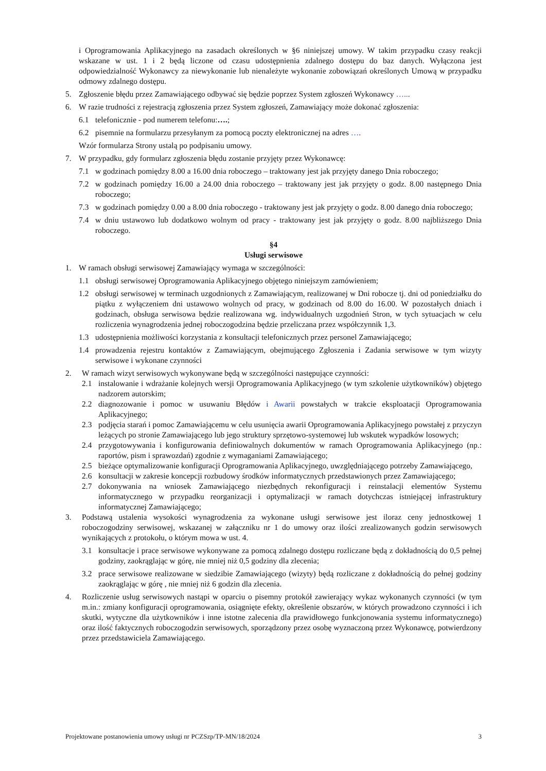i Oprogramowania Aplikacyjnego na zasadach określonych w §6 niniejszej umowy. W takim przypadku czasy reakcji wskazane w ust. 1 i 2 będą liczone od czasu udostępnienia zdalnego dostępu do baz danych. Wyłączona jest odpowiedzialność Wykonawcy za niewykonanie lub nienależyte wykonanie zobowiązań określonych Umową w przypadku odmowy zdalnego dostępu.
5. Zgłoszenie błędu przez Zamawiającego odbywać się będzie poprzez System zgłoszeń Wykonawcy …...
6. W razie trudności z rejestracją zgłoszenia przez System zgłoszeń, Zamawiający może dokonać zgłoszenia:
6.1 telefonicznie - pod numerem telefonu:….;
6.2 pisemnie na formularzu przesyłanym za pomocą poczty elektronicznej na adres ….
Wzór formularza Strony ustalą po podpisaniu umowy.
7. W przypadku, gdy formularz zgłoszenia błędu zostanie przyjęty przez Wykonawcę:
7.1 w godzinach pomiędzy 8.00 a 16.00 dnia roboczego – traktowany jest jak przyjęty danego Dnia roboczego;
7.2 w godzinach pomiędzy 16.00 a 24.00 dnia roboczego – traktowany jest jak przyjęty o godz. 8.00 następnego Dnia roboczego;
7.3 w godzinach pomiędzy 0.00 a 8.00 dnia roboczego - traktowany jest jak przyjęty o godz. 8.00 danego dnia roboczego;
7.4 w dniu ustawowo lub dodatkowo wolnym od pracy - traktowany jest jak przyjęty o godz. 8.00 najbliższego Dnia roboczego.
§4
Usługi serwisowe
1. W ramach obsługi serwisowej Zamawiający wymaga w szczególności:
1.1 obsługi serwisowej Oprogramowania Aplikacyjnego objętego niniejszym zamówieniem;
1.2 obsługi serwisowej w terminach uzgodnionych z Zamawiającym, realizowanej w Dni robocze tj. dni od poniedziałku do piątku z wyłączeniem dni ustawowo wolnych od pracy, w godzinach od 8.00 do 16.00. W pozostałych dniach i godzinach, obsługa serwisowa będzie realizowana wg. indywidualnych uzgodnień Stron, w tych sytuacjach w celu rozliczenia wynagrodzenia jednej roboczogodzina będzie przeliczana przez współczynnik 1,3.
1.3 udostępnienia możliwości korzystania z konsultacji telefonicznych przez personel Zamawiającego;
1.4 prowadzenia rejestru kontaktów z Zamawiającym, obejmującego Zgłoszenia i Zadania serwisowe w tym wizyty serwisowe i wykonane czynności
2. W ramach wizyt serwisowych wykonywane będą w szczególności następujące czynności:
2.1 instalowanie i wdrażanie kolejnych wersji Oprogramowania Aplikacyjnego (w tym szkolenie użytkowników) objętego nadzorem autorskim;
2.2 diagnozowanie i pomoc w usuwaniu Błędów i Awarii powstałych w trakcie eksploatacji Oprogramowania Aplikacyjnego;
2.3 podjęcia starań i pomoc Zamawiającemu w celu usunięcia awarii Oprogramowania Aplikacyjnego powstałej z przyczyn leżących po stronie Zamawiającego lub jego struktury sprzętowo-systemowej lub wskutek wypadków losowych;
2.4 przygotowywania i konfigurowania definiowalnych dokumentów w ramach Oprogramowania Aplikacyjnego (np.: raportów, pism i sprawozdań) zgodnie z wymaganiami Zamawiającego;
2.5 bieżące optymalizowanie konfiguracji Oprogramowania Aplikacyjnego, uwzględniającego potrzeby Zamawiającego,
2.6 konsultacji w zakresie koncepcji rozbudowy środków informatycznych przedstawionych przez Zamawiającego;
2.7 dokonywania na wniosek Zamawiającego niezbędnych rekonfiguracji i reinstalacji elementów Systemu informatycznego w przypadku reorganizacji i optymalizacji w ramach dotychczas istniejącej infrastruktury informatycznej Zamawiającego;
3. Podstawą ustalenia wysokości wynagrodzenia za wykonane usługi serwisowe jest iloraz ceny jednostkowej 1 roboczogodziny serwisowej, wskazanej w załączniku nr 1 do umowy oraz ilości zrealizowanych godzin serwisowych wynikających z protokołu, o którym mowa w ust. 4.
3.1 konsultacje i prace serwisowe wykonywane za pomocą zdalnego dostępu rozliczane będą z dokładnością do 0,5 pełnej godziny, zaokrąglając w górę, nie mniej niż 0,5 godziny dla zlecenia;
3.2 prace serwisowe realizowane w siedzibie Zamawiającego (wizyty) będą rozliczane z dokładnością do pełnej godziny zaokrąglając w górę , nie mniej niż 6 godzin dla zlecenia.
4. Rozliczenie usług serwisowych nastąpi w oparciu o pisemny protokół zawierający wykaz wykonanych czynności (w tym m.in.: zmiany konfiguracji oprogramowania, osiągnięte efekty, określenie obszarów, w których prowadzono czynności i ich skutki, wytyczne dla użytkowników i inne istotne zalecenia dla prawidłowego funkcjonowania systemu informatycznego) oraz ilość faktycznych roboczogodzin serwisowych, sporządzony przez osobę wyznaczoną przez Wykonawcę, potwierdzony przez przedstawiciela Zamawiającego.
Projektowane postanowienia umowy usługi nr PCZSzp/TP-MN/18/2024 3